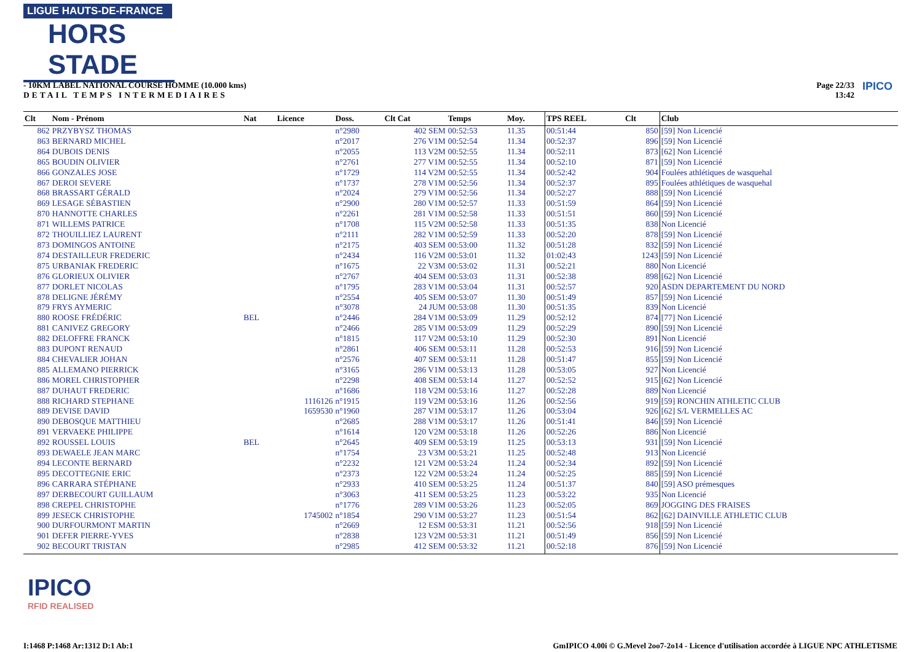LIGUE HAUTS-DE-FRANCE
HORS STADE
- 10KM LABEL NATIONAL COURSE HOMME (10.000 kms)
DETAIL TEMPS INTERMEDIAIRES
Page 22/33
13:42
IPICO
| Clt | Nom - Prénom | Nat | Licence | Doss. | Clt Cat | Temps | Moy. | TPS REEL | Clt | Club |
| --- | --- | --- | --- | --- | --- | --- | --- | --- | --- | --- |
| 862 | PRZYBYSZ THOMAS | | | n°2980 | 402 SEM | 00:52:53 | 11.35 | 00:51:44 | 850 | [59] Non Licencié |
| 863 | BERNARD MICHEL | | | n°2017 | 276 V1M | 00:52:54 | 11.34 | 00:52:37 | 896 | [59] Non Licencié |
| 864 | DUBOIS DENIS | | | n°2055 | 113 V2M | 00:52:55 | 11.34 | 00:52:11 | 873 | [62] Non Licencié |
| 865 | BOUDIN OLIVIER | | | n°2761 | 277 V1M | 00:52:55 | 11.34 | 00:52:10 | 871 | [59] Non Licencié |
| 866 | GONZALES JOSE | | | n°1729 | 114 V2M | 00:52:55 | 11.34 | 00:52:42 | 904 | Foulées athlétiques de wasquehal |
| 867 | DEROI SEVERE | | | n°1737 | 278 V1M | 00:52:56 | 11.34 | 00:52:37 | 895 | Foulées athlétiques de wasquehal |
| 868 | BRASSART GÉRALD | | | n°2024 | 279 V1M | 00:52:56 | 11.34 | 00:52:27 | 888 | [59] Non Licencié |
| 869 | LESAGE SÉBASTIEN | | | n°2900 | 280 V1M | 00:52:57 | 11.33 | 00:51:59 | 864 | [59] Non Licencié |
| 870 | HANNOTTE CHARLES | | | n°2261 | 281 V1M | 00:52:58 | 11.33 | 00:51:51 | 860 | [59] Non Licencié |
| 871 | WILLEMS PATRICE | | | n°1708 | 115 V2M | 00:52:58 | 11.33 | 00:51:35 | 838 | Non Licencié |
| 872 | THOUILLIEZ LAURENT | | | n°2111 | 282 V1M | 00:52:59 | 11.33 | 00:52:20 | 878 | [59] Non Licencié |
| 873 | DOMINGOS ANTOINE | | | n°2175 | 403 SEM | 00:53:00 | 11.32 | 00:51:28 | 832 | [59] Non Licencié |
| 874 | DESTAILLEUR FREDERIC | | | n°2434 | 116 V2M | 00:53:01 | 11.32 | 01:02:43 | 1243 | [59] Non Licencié |
| 875 | URBANIAK FREDERIC | | | n°1675 | 22 V3M | 00:53:02 | 11.31 | 00:52:21 | 880 | Non Licencié |
| 876 | GLORIEUX OLIVIER | | | n°2767 | 404 SEM | 00:53:03 | 11.31 | 00:52:38 | 898 | [62] Non Licencié |
| 877 | DORLET NICOLAS | | | n°1795 | 283 V1M | 00:53:04 | 11.31 | 00:52:57 | 920 | ASDN DEPARTEMENT DU NORD |
| 878 | DELIGNE JÉRÉMY | | | n°2554 | 405 SEM | 00:53:07 | 11.30 | 00:51:49 | 857 | [59] Non Licencié |
| 879 | FRYS AYMERIC | | | n°3078 | 24 JUM | 00:53:08 | 11.30 | 00:51:35 | 839 | Non Licencié |
| 880 | ROOSE FRÉDÉRIC | BEL | | n°2446 | 284 V1M | 00:53:09 | 11.29 | 00:52:12 | 874 | [77] Non Licencié |
| 881 | CANIVEZ GREGORY | | | n°2466 | 285 V1M | 00:53:09 | 11.29 | 00:52:29 | 890 | [59] Non Licencié |
| 882 | DELOFFRE FRANCK | | | n°1815 | 117 V2M | 00:53:10 | 11.29 | 00:52:30 | 891 | Non Licencié |
| 883 | DUPONT RENAUD | | | n°2861 | 406 SEM | 00:53:11 | 11.28 | 00:52:53 | 916 | [59] Non Licencié |
| 884 | CHEVALIER JOHAN | | | n°2576 | 407 SEM | 00:53:11 | 11.28 | 00:51:47 | 855 | [59] Non Licencié |
| 885 | ALLEMANO PIERRICK | | | n°3165 | 286 V1M | 00:53:13 | 11.28 | 00:53:05 | 927 | Non Licencié |
| 886 | MOREL CHRISTOPHER | | | n°2298 | 408 SEM | 00:53:14 | 11.27 | 00:52:52 | 915 | [62] Non Licencié |
| 887 | DUHAUT FREDERIC | | | n°1686 | 118 V2M | 00:53:16 | 11.27 | 00:52:28 | 889 | Non Licencié |
| 888 | RICHARD STEPHANE | | 1116126 | n°1915 | 119 V2M | 00:53:16 | 11.26 | 00:52:56 | 919 | [59] RONCHIN ATHLETIC CLUB |
| 889 | DEVISE DAVID | | 1659530 | n°1960 | 287 V1M | 00:53:17 | 11.26 | 00:53:04 | 926 | [62] S/L VERMELLES AC |
| 890 | DEBOSQUE MATTHIEU | | | n°2685 | 288 V1M | 00:53:17 | 11.26 | 00:51:41 | 846 | [59] Non Licencié |
| 891 | VERVAEKE PHILIPPE | | | n°1614 | 120 V2M | 00:53:18 | 11.26 | 00:52:26 | 886 | Non Licencié |
| 892 | ROUSSEL LOUIS | BEL | | n°2645 | 409 SEM | 00:53:19 | 11.25 | 00:53:13 | 931 | [59] Non Licencié |
| 893 | DEWAELE JEAN MARC | | | n°1754 | 23 V3M | 00:53:21 | 11.25 | 00:52:48 | 913 | Non Licencié |
| 894 | LECONTE BERNARD | | | n°2232 | 121 V2M | 00:53:24 | 11.24 | 00:52:34 | 892 | [59] Non Licencié |
| 895 | DECOTTEGNIE ERIC | | | n°2373 | 122 V2M | 00:53:24 | 11.24 | 00:52:25 | 885 | [59] Non Licencié |
| 896 | CARRARA STÉPHANE | | | n°2933 | 410 SEM | 00:53:25 | 11.24 | 00:51:37 | 840 | [59] ASO prémesques |
| 897 | DERBECOURT GUILLAUM | | | n°3063 | 411 SEM | 00:53:25 | 11.23 | 00:53:22 | 935 | Non Licencié |
| 898 | CREPEL CHRISTOPHE | | | n°1776 | 289 V1M | 00:53:26 | 11.23 | 00:52:05 | 869 | JOGGING DES FRAISES |
| 899 | JESECK CHRISTOPHE | | 1745002 | n°1854 | 290 V1M | 00:53:27 | 11.23 | 00:51:54 | 862 | [62] DAINVILLE ATHLETIC CLUB |
| 900 | DURFOURMONT MARTIN | | | n°2669 | 12 ESM | 00:53:31 | 11.21 | 00:52:56 | 918 | [59] Non Licencié |
| 901 | DEFER PIERRE-YVES | | | n°2838 | 123 V2M | 00:53:31 | 11.21 | 00:51:49 | 856 | [59] Non Licencié |
| 902 | BECOURT TRISTAN | | | n°2985 | 412 SEM | 00:53:32 | 11.21 | 00:52:18 | 876 | [59] Non Licencié |
IPICO
RFID REALISED
I:1468 P:1468 Ar:1312 D:1 Ab:1
GmIPICO 4.00i © G.Mevel 2oo7-2o14 - Licence d'utilisation accordée à LIGUE NPC ATHLETISME